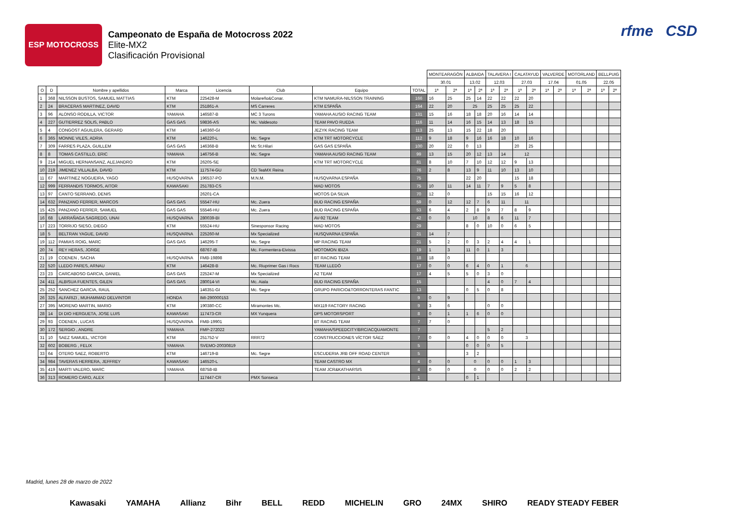ESP MOTOCROSS
Campeonato de España de Motocross 2022
Elite-MX2
Clasificación Provisional
rfme CSD
| | | | | | | | | MONTEARAGÓN | | ALBAIDA | | TALAVERA I | | CALATAYUD | | VALVERDE | | MOTORLAND | | BELLPUIG | |
| | | | | | | | | 30.01 | | 13.02 | | 12.03 | | 27.03 | | 17.04 | | 01.05 | | 22.05 | |
| O | D | Nombre y apellidos | Marca | Licencia | Club | Equipo | TOTAL | 1ª | 2ª | 1ª | 2ª | 1ª | 2ª | 1ª | 2ª | 1ª | 2ª | 1ª | 2ª | 1ª | 2ª |
| 1 | 368 | NILSSON BUSTOS, SAMUEL MATTIAS | KTM | 225428-M | Molareño&Conar. | KTM NAMURA-NILSSON TRAINING | 166 | 16 | 25 | 25 | 14 | 22 | 22 | 22 | 20 | | | | | | |
| 2 | 24 | BRACERAS MARTINEZ, DAVID | KTM | 251861-A | MS Carreres | KTM ESPAÑA | 164 | 22 | 20 | 25 | | 25 | 25 | 25 | 22 | | | | | | |
| 3 | 96 | ALONSO RODILLA, VICTOR | YAMAHA | 146587-B | MC 3 Turons | YAMAHA AUSIO RACING TEAM | 131 | 15 | 16 | 18 | 18 | 20 | 16 | 14 | 14 | | | | | | |
| 4 | 227 | GUTIERREZ SOLIS, PABLO | GAS GAS | 59836-AS | Mc. Valdesoto | TEAM PAVO RUEDA | 116 | 11 | 14 | 16 | 15 | 14 | 13 | 18 | 15 | | | | | | |
| 5 | 4 | CONGOST AGUILERA, GERARD | KTM | 146360-GI | | JEZYK RACING TEAM | 113 | 25 | 13 | 15 | 22 | 18 | 20 | | | | | | | | |
| 6 | 365 | MONNE VILES, ADRIA | KTM | 146220-L | Mc. Segre | KTM TRT MOTORCYCLE | 112 | 9 | 18 | 9 | 16 | 16 | 18 | 10 | 16 | | | | | | |
| 7 | 309 | FARRES PLAZA, GUILLEM | GAS GAS | 146368-B | Mc St.Hilari | GAS GAS ESPAÑA | 100 | 20 | 22 | 0 | 13 | | | 20 | 25 | | | | | | |
| 8 | 8 | TOMAS CASTILLO, ERIC | YAMAHA | 146756-B | Mc. Segre | YAMAHA AUSIO RACING TEAM | 99 | 13 | 15 | 20 | 12 | 13 | 14 | 12 | | | | | | | |
| 9 | 214 | MIGUEL HERNANSANZ, ALEJANDRO | KTM | 26205-SE | | KTM TRT MOTORCYCLE | 81 | 8 | 10 | 7 | 10 | 12 | 12 | 9 | 13 | | | | | | |
| 10 | 219 | JIMENEZ VILLALBA, DAVID | KTM | 117574-GU | CD TeaMX Reina | | 76 | 2 | 8 | 13 | 9 | 11 | 10 | 13 | 10 | | | | | | |
| 11 | 67 | MARTINEZ NOGUEIRA, YAGO | HUSQVARNA | 196537-PO | M.N.M. | HUSQVARNA ESPAÑA | 75 | | | 22 | 20 | | | 15 | 18 | | | | | | |
| 12 | 999 | FERRANDIS TORMOS, AITOR | KAWASAKI | 251783-CS | | MAD MOTOS | 75 | 10 | 11 | 14 | 11 | 7 | 9 | 5 | 8 | | | | | | |
| 13 | 97 | CANTO SERRANO, DENIS | | 26201-CA | | MOTOS DA SILVA | 70 | 12 | 0 | | | 15 | 15 | 16 | 12 | | | | | | |
| 14 | 632 | PANZANO FERRER, MARCOS | GAS GAS | 55547-HU | Mc. Zuera | BUD RACING ESPAÑA | 59 | 0 | 12 | 12 | 7 | 6 | 11 | 11 | | | | | | | |
| 15 | 425 | PANZANO FERRER, SAMUEL | GAS GAS | 55546-HU | Mc. Zuera | BUD RACING ESPAÑA | 53 | 6 | 4 | 2 | 8 | 9 | 7 | 8 | 9 | | | | | | |
| 16 | 68 | LARRAÑAGA SAGREDO, UNAI | HUSQVARNA | 280039-BI | | AV-92 TEAM | 42 | 0 | 0 | 10 | | 8 | 6 | 11 | 7 | | | | | | |
| 17 | 223 | TORRIJO SIESO, DIEGO | KTM | 55524-HU | Sinesponsor Racing | MAD MOTOS | 29 | | | 8 | 0 | 10 | 0 | 6 | 5 | | | | | | |
| 18 | 5 | BELTRAN YAGUE, DAVID | HUSQVARNA | 225260-M | Mx Specialized | HUSQVARNA ESPAÑA | 21 | 14 | 7 | | | | | | | | | | | | |
| 19 | 112 | PAMIAS ROIG, MARC | GAS GAS | 146295-T | Mc. Segre | MP RACING TEAM | 21 | 5 | 2 | 0 | 3 | 2 | 4 | 4 | 1 | | | | | | |
| 20 | 74 | REY HERAS, JORGE | | 68767-IB | Mc. Formentera-Eivissa | MOTOMON IBIZA | 19 | 1 | 3 | 11 | 0 | 1 | 3 | | | | | | | | |
| 21 | 19 | COENEN , SACHA | HUSQVARNA | FMB-19898 | | BT RACING TEAM | 18 | 18 | 0 | | | | | | | | | | | | |
| 22 | 520 | LLEDO PARES, ARNAU | KTM | 146428-B | Mc. Riuprimer Gas i Rocs | TEAM LLEDÓ | 17 | 0 | 0 | 6 | 4 | 0 | 1 | 6 | | | | | | | |
| 23 | 23 | CARCABOSO GARCIA, DANIEL | GAS GAS | 225247-M | Mx Specialized | A2 TEAM | 17 | 4 | 5 | 5 | 0 | 3 | 0 | | | | | | | | |
| 24 | 411 | ALBISUA FUENTES, GILEN | GAS GAS | 280014-VI | Mc. Aiala | BUD RACING ESPAÑA | 15 | | | | | 4 | 0 | 7 | 4 | | | | | | |
| 25 | 252 | SANCHEZ GARCIA, RAUL | | 146351-GI | Mc. Segre | GRUPO PARICIO&TORRONTERAS FANTIC | 13 | | | 0 | 5 | 0 | 8 | | | | | | | | |
| 26 | 325 | ALFARIZI , MUHAMMAD DELVINTOR | HONDA | IMI-290000153 | | | 9 | 0 | 9 | | | | | | | | | | | | |
| 27 | 395 | MORENO MARTIN, MARIO | KTM | 190380-CC | Miramontes Mc. | MX119 FACTORY RACING | 9 | 3 | 6 | | | 0 | 0 | | | | | | | | |
| 28 | 14 | DI DIO HERGUETA, JOSE LUIS | KAWASAKI | 117473-CR | MX Yunquera | DPS MOTORSPORT | 8 | 0 | 1 | 1 | 6 | 0 | 0 | | | | | | | | |
| 29 | 93 | COENEN , LUCAS | HUSQVARNA | FMB-19901 | | BT RACING TEAM | 7 | 7 | 0 | | | | | | | | | | | | |
| 30 | 172 | SERGIO , ANDRE | YAMAHA | FMP-272022 | | YAMAHA/SPEEDCITY/BRC/ACQUAMONTE | 7 | | | | | 5 | 2 | | | | | | | | |
| 31 | 10 | SAEZ SAMUEL, VICTOR | KTM | 251752-V | RRR72 | CONSTRUCCIONES VÍCTOR SÁEZ | 7 | 0 | 0 | 4 | 0 | 0 | 0 | 3 | | | | | | | |
| 32 | 602 | BOBERG , FELIX | YAMAHA | SVEMO-20030819 | | | 5 | | | 0 | 0 | 0 | 5 | | | | | | | | |
| 33 | 64 | OTERO SAEZ, ROBERTO | KTM | 146719-B | Mc. Segre | ESCUDERIA JRB OFF ROAD CENTER | 5 | | | 3 | 2 | | | | | | | | | | |
| 34 | 984 | TAVERAS HERRERA, JEFFREY | KAWASAKI | 146520-L | | TEAM CASTRO MX | 4 | 0 | 0 | 0 | | 0 | 0 | 1 | 3 | | | | | | |
| 35 | 419 | MARTI VALERO, MARC | YAMAHA | 68758-IB | | TEAM JCR&KATHARSIS | 4 | 0 | 0 | 0 | | 0 | 0 | 2 | 2 | | | | | | |
| 36 | 313 | ROMERO CARO, ALEX | | 117447-CR | PMX Sonseca | | 1 | | | 0 | 1 | | | | | | | | | | |
Madrid, lunes 28 de marzo de 2022
Kawasaki YAMAHA Allianz Bihr BELL REDD MICHELIN GRO 24MX SHIRO READY STEADY FEBER